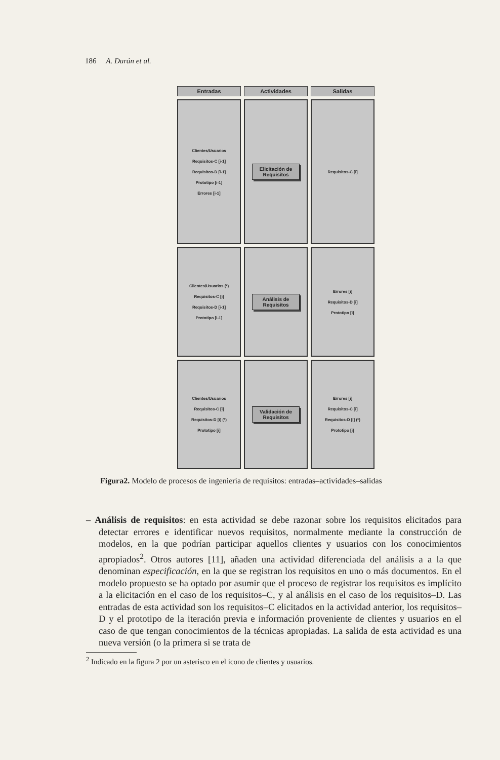186 A. Durán et al.
Entradas
Actividades
Salidas
Clientes/Usuarios
Requisitos-C [i-1]
Requisitos-D [i-1]
Prototipo [i-1]
Errores [i-1]
Elicitación de Requisitos
Requisitos-C [i]
Clientes/Usuarios (*)
Requisitos-C [i]
Requisitos-D [i-1]
Prototipo [i-1]
Análisis de Requisitos
Errores [i]
Requisitos-D [i]
Prototipo [i]
Clientes/Usuarios
Requisitos-C [i]
Requisitos-D [i] (*)
Prototipo [i]
Validación de Requisitos
Errores [i]
Requisitos-C [i]
Requisitos-D [i] (*)
Prototipo [i]
Figura2. Modelo de procesos de ingeniería de requisitos: entradas–actividades–salidas
– Análisis de requisitos: en esta actividad se debe razonar sobre los requisitos elicitados para detectar errores e identificar nuevos requisitos, normalmente mediante la construcción de modelos, en la que podrían participar aquellos clientes y usuarios con los conocimientos apropiados<sup>2</sup>. Otros autores [11], añaden una actividad diferenciada del análisis a a la que denominan especificación, en la que se registran los requisitos en uno o más documentos. En el modelo propuesto se ha optado por asumir que el proceso de registrar los requisitos es implícito a la elicitación en el caso de los requisitos–C, y al análisis en el caso de los requisitos–D. Las entradas de esta actividad son los requisitos–C elicitados en la actividad anterior, los requisitos–D y el prototipo de la iteración previa e información proveniente de clientes y usuarios en el caso de que tengan conocimientos de la técnicas apropiadas. La salida de esta actividad es una nueva versión (o la primera si se trata de
<sup>2</sup> Indicado en la figura 2 por un asterisco en el icono de clientes y usuarios.